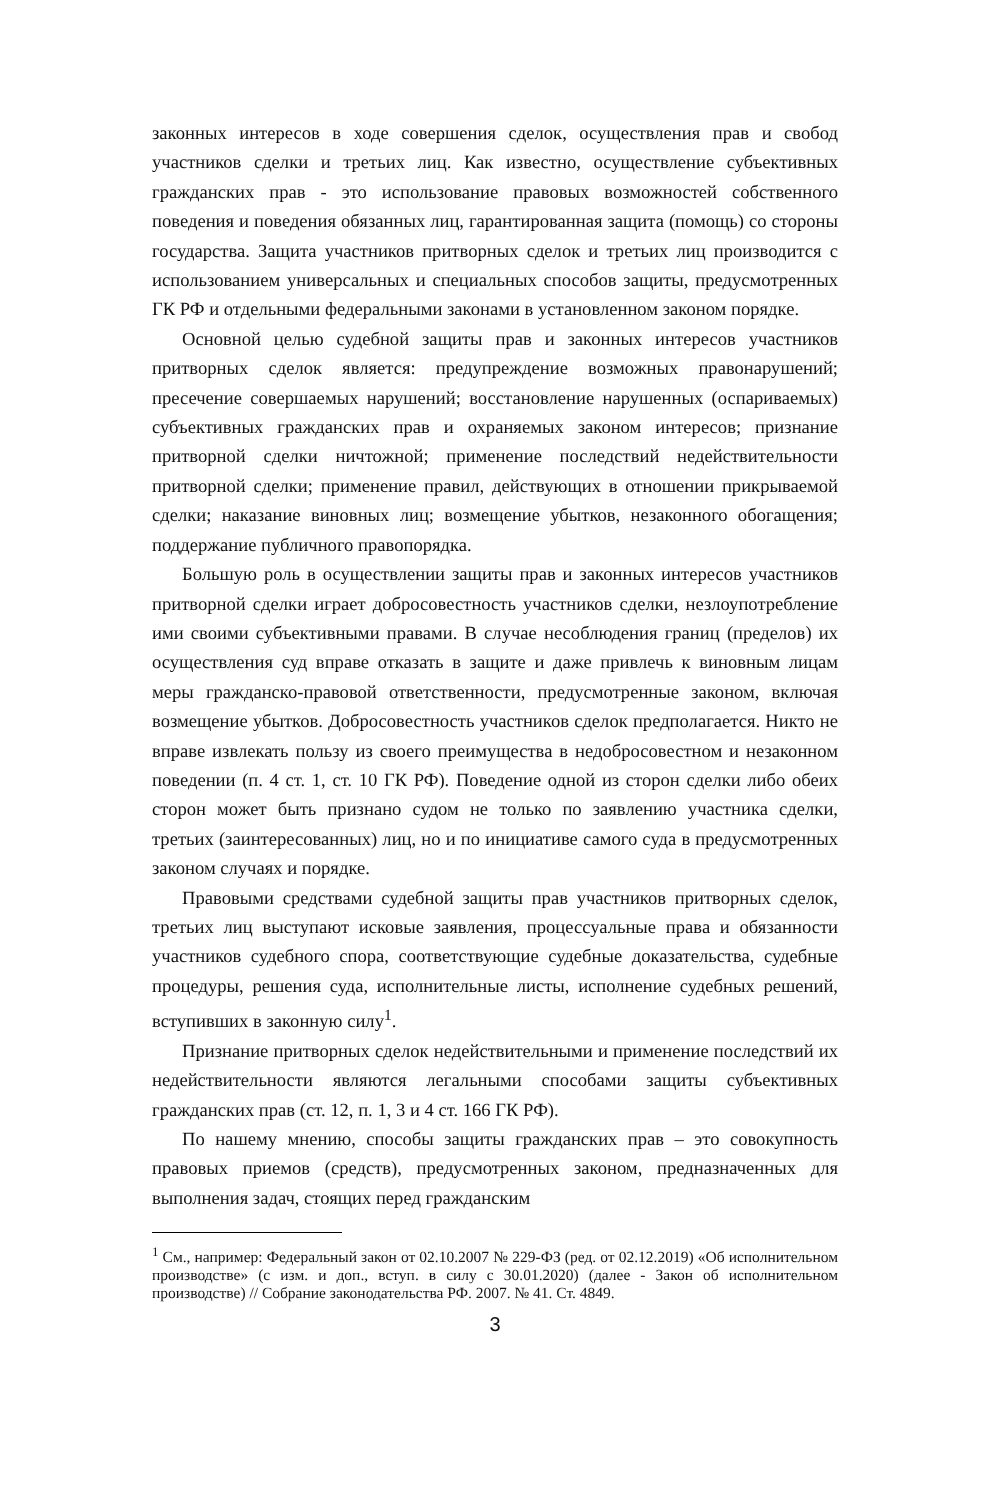законных интересов в ходе совершения сделок, осуществления прав и свобод участников сделки и третьих лиц. Как известно, осуществление субъективных гражданских прав - это использование правовых возможностей собственного поведения и поведения обязанных лиц, гарантированная защита (помощь) со стороны государства. Защита участников притворных сделок и третьих лиц производится с использованием универсальных и специальных способов защиты, предусмотренных ГК РФ и отдельными федеральными законами в установленном законом порядке.
Основной целью судебной защиты прав и законных интересов участников притворных сделок является: предупреждение возможных правонарушений; пресечение совершаемых нарушений; восстановление нарушенных (оспариваемых) субъективных гражданских прав и охраняемых законом интересов; признание притворной сделки ничтожной; применение последствий недействительности притворной сделки; применение правил, действующих в отношении прикрываемой сделки; наказание виновных лиц; возмещение убытков, незаконного обогащения; поддержание публичного правопорядка.
Большую роль в осуществлении защиты прав и законных интересов участников притворной сделки играет добросовестность участников сделки, незлоупотребление ими своими субъективными правами. В случае несоблюдения границ (пределов) их осуществления суд вправе отказать в защите и даже привлечь к виновным лицам меры гражданско-правовой ответственности, предусмотренные законом, включая возмещение убытков. Добросовестность участников сделок предполагается. Никто не вправе извлекать пользу из своего преимущества в недобросовестном и незаконном поведении (п. 4 ст. 1, ст. 10 ГК РФ). Поведение одной из сторон сделки либо обеих сторон может быть признано судом не только по заявлению участника сделки, третьих (заинтересованных) лиц, но и по инициативе самого суда в предусмотренных законом случаях и порядке.
Правовыми средствами судебной защиты прав участников притворных сделок, третьих лиц выступают исковые заявления, процессуальные права и обязанности участников судебного спора, соответствующие судебные доказательства, судебные процедуры, решения суда, исполнительные листы, исполнение судебных решений, вступивших в законную силу<sup>1</sup>.
Признание притворных сделок недействительными и применение последствий их недействительности являются легальными способами защиты субъективных гражданских прав (ст. 12, п. 1, 3 и 4 ст. 166 ГК РФ).
По нашему мнению, способы защиты гражданских прав – это совокупность правовых приемов (средств), предусмотренных законом, предназначенных для выполнения задач, стоящих перед гражданским
<sup>1</sup> См., например: Федеральный закон от 02.10.2007 № 229-ФЗ (ред. от 02.12.2019) «Об исполнительном производстве» (с изм. и доп., вступ. в силу с 30.01.2020) (далее - Закон об исполнительном производстве) // Собрание законодательства РФ. 2007. № 41. Ст. 4849.
3